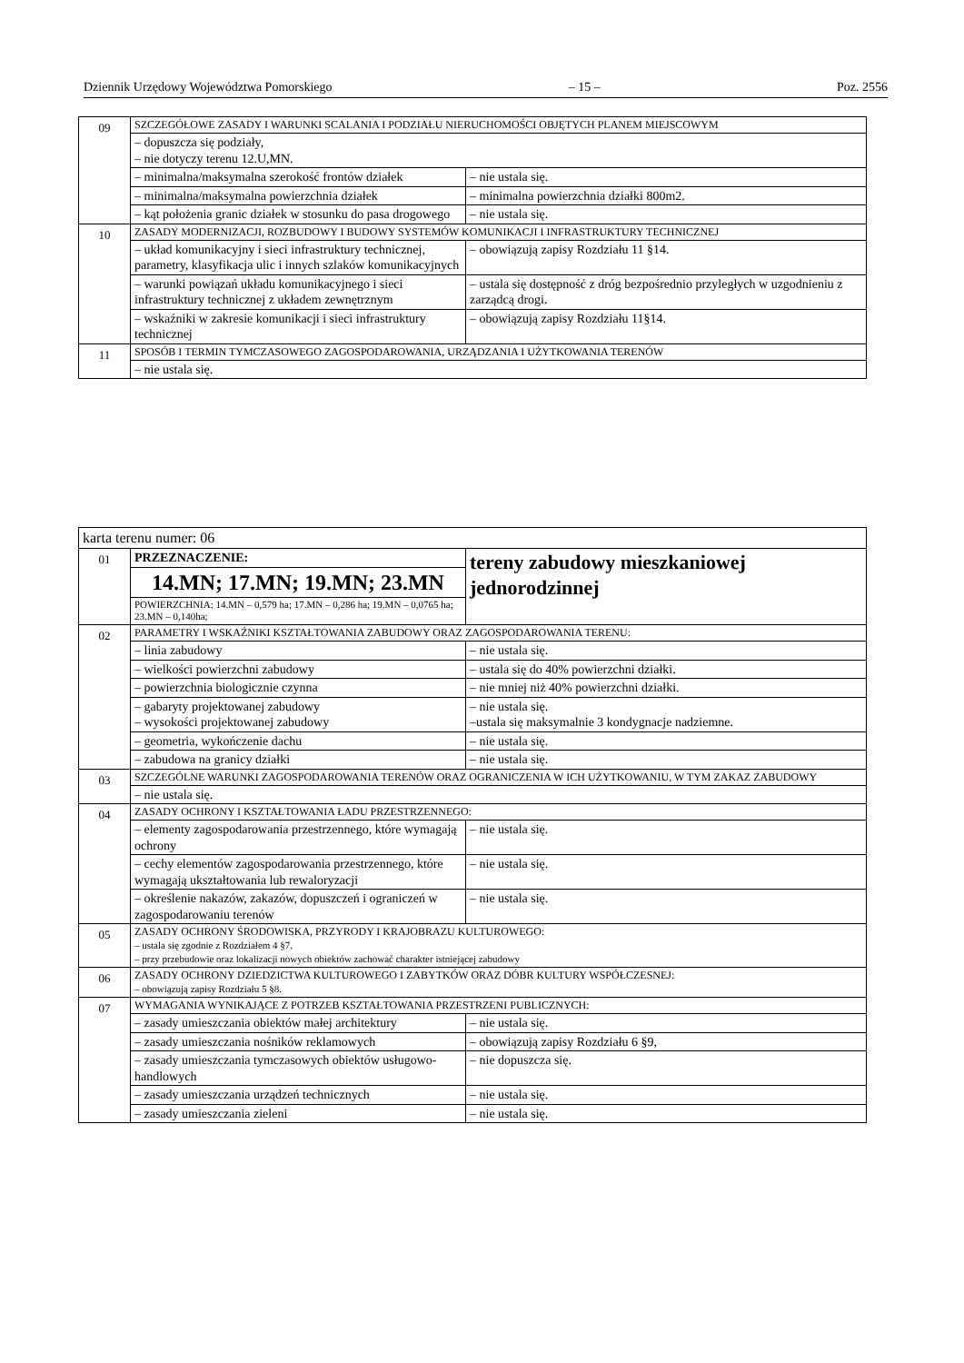Dziennik Urzędowy Województwa Pomorskiego – 15 – Poz. 2556
| 09 | SZCZEGÓŁOWE ZASADY I WARUNKI SCALANIA I PODZIAŁU NIERUCHOMOŚCI OBJĘTYCH PLANEM MIEJSCOWYM | |
| | – dopuszcza się podziały, – nie dotyczy terenu 12.U,MN. | |
| | – minimalna/maksymalna szerokość frontów działek | – nie ustala się. |
| | – minimalna/maksymalna powierzchnia działek | – minimalna powierzchnia działki 800m2. |
| | – kąt położenia granic działek w stosunku do pasa drogowego | – nie ustala się. |
| 10 | ZASADY MODERNIZACJI, ROZBUDOWY I BUDOWY SYSTEMÓW KOMUNIKACJI I INFRASTRUKTURY TECHNICZNEJ | |
| | – układ komunikacyjny i sieci infrastruktury technicznej, parametry, klasyfikacja ulic i innych szlaków komunikacyjnych | – obowiązują zapisy Rozdziału 11 §14. |
| | – warunki powiązań układu komunikacyjnego i sieci infrastruktury technicznej z układem zewnętrznym | – ustala się dostępność z dróg bezpośrednio przyległych w uzgodnieniu z zarządcą drogi. |
| | – wskaźniki w zakresie komunikacji i sieci infrastruktury technicznej | – obowiązują zapisy Rozdziału 11§14. |
| 11 | SPOSÓB I TERMIN TYMCZASOWEGO ZAGOSPODAROWANIA, URZĄDZANIA I UŻYTKOWANIA TERENÓW | |
| | – nie ustala się. | |
| karta terenu numer: 06 | | |
| 01 | PRZEZNACZENIE: | tereny zabudowy mieszkaniowej jednorodzinnej |
| | 14.MN; 17.MN; 19.MN; 23.MN | |
| | POWIERZCHNIA: 14.MN – 0,579 ha; 17.MN – 0,286 ha; 19.MN – 0,0765 ha; 23.MN – 0,140ha; | |
| 02 | PARAMETRY I WSKAŹNIKI KSZTAŁTOWANIA ZABUDOWY ORAZ ZAGOSPODAROWANIA TERENU: | |
| | – linia zabudowy | – nie ustala się. |
| | – wielkości powierzchni zabudowy | – ustala się do 40% powierzchni działki. |
| | – powierzchnia biologicznie czynna | – nie mniej niż 40% powierzchni działki. |
| | – gabaryty projektowanej zabudowy – wysokości projektowanej zabudowy | – nie ustala się. –ustala się maksymalnie 3 kondygnacje nadziemne. |
| | – geometria, wykończenie dachu | – nie ustala się. |
| | – zabudowa na granicy działki | – nie ustala się. |
| 03 | SZCZEGÓLNE WARUNKI ZAGOSPODAROWANIA TERENÓW ORAZ OGRANICZENIA W ICH UŻYTKOWANIU, W TYM ZAKAZ ZABUDOWY | |
| | – nie ustala się. | |
| 04 | ZASADY OCHRONY I KSZTAŁTOWANIA ŁADU PRZESTRZENNEGO: | |
| | – elementy zagospodarowania przestrzennego, które wymagają ochrony | – nie ustala się. |
| | – cechy elementów zagospodarowania przestrzennego, które wymagają ukształtowania lub rewaloryzacji | – nie ustala się. |
| | – określenie nakazów, zakazów, dopuszczeń i ograniczeń w zagospodarowaniu terenów | – nie ustala się. |
| 05 | ZASADY OCHRONY ŚRODOWISKA, PRZYRODY I KRAJOBRAZU KULTUROWEGO: – ustala się zgodnie z Rozdziałem 4 §7. – przy przebudowie oraz lokalizacji nowych obiektów zachować charakter istniejącej zabudowy | |
| 06 | ZASADY OCHRONY DZIEDZICTWA KULTUROWEGO I ZABYTKÓW ORAZ DÓBR KULTURY WSPÓŁCZESNEJ: – obowiązują zapisy Rozdziału 5 §8. | |
| 07 | WYMAGANIA WYNIKAJĄCE Z POTRZEB KSZTAŁTOWANIA PRZESTRZENI PUBLICZNYCH: | |
| | – zasady umieszczania obiektów małej architektury | – nie ustala się. |
| | – zasady umieszczania nośników reklamowych | – obowiązują zapisy Rozdziału 6 §9, |
| | – zasady umieszczania tymczasowych obiektów usługowo-handlowych | – nie dopuszcza się. |
| | – zasady umieszczania urządzeń technicznych | – nie ustala się. |
| | – zasady umieszczania zieleni | – nie ustala się. |